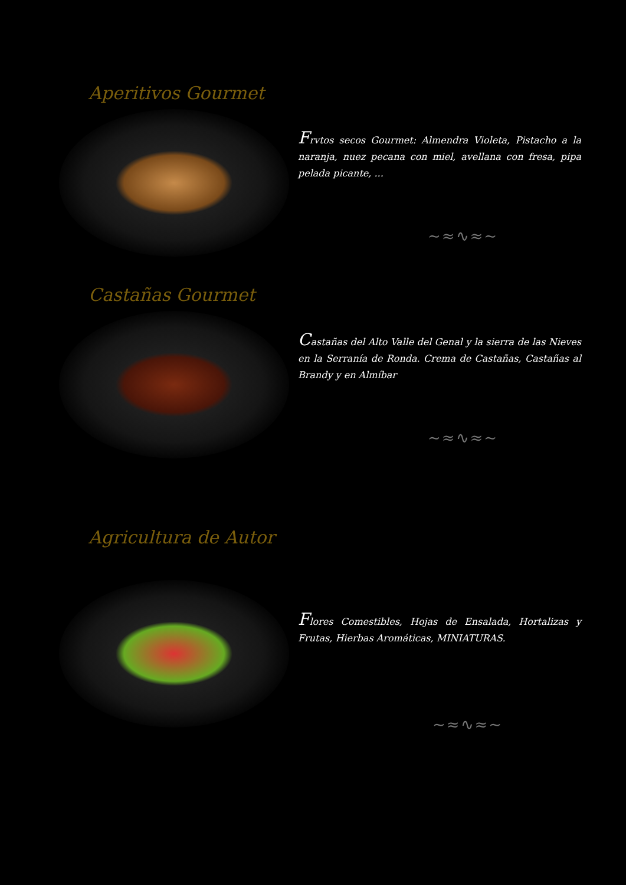Aperitivos Gourmet
Frvtos secos Gourmet: Almendra Violeta, Pistacho a la naranja, nuez pecana con miel, avellana con fresa, pipa pelada picante, ...
∼≈∿≈∼
Castañas Gourmet
Castañas del Alto Valle del Genal y la sierra de las Nieves en la Serranía de Ronda. Crema de Castañas, Castañas al Brandy y en Almíbar
∼≈∿≈∼
Agricultura de Autor
Flores Comestibles, Hojas de Ensalada, Hortalizas y Frutas, Hierbas Aromáticas, MINIATURAS.
∼≈∿≈∼